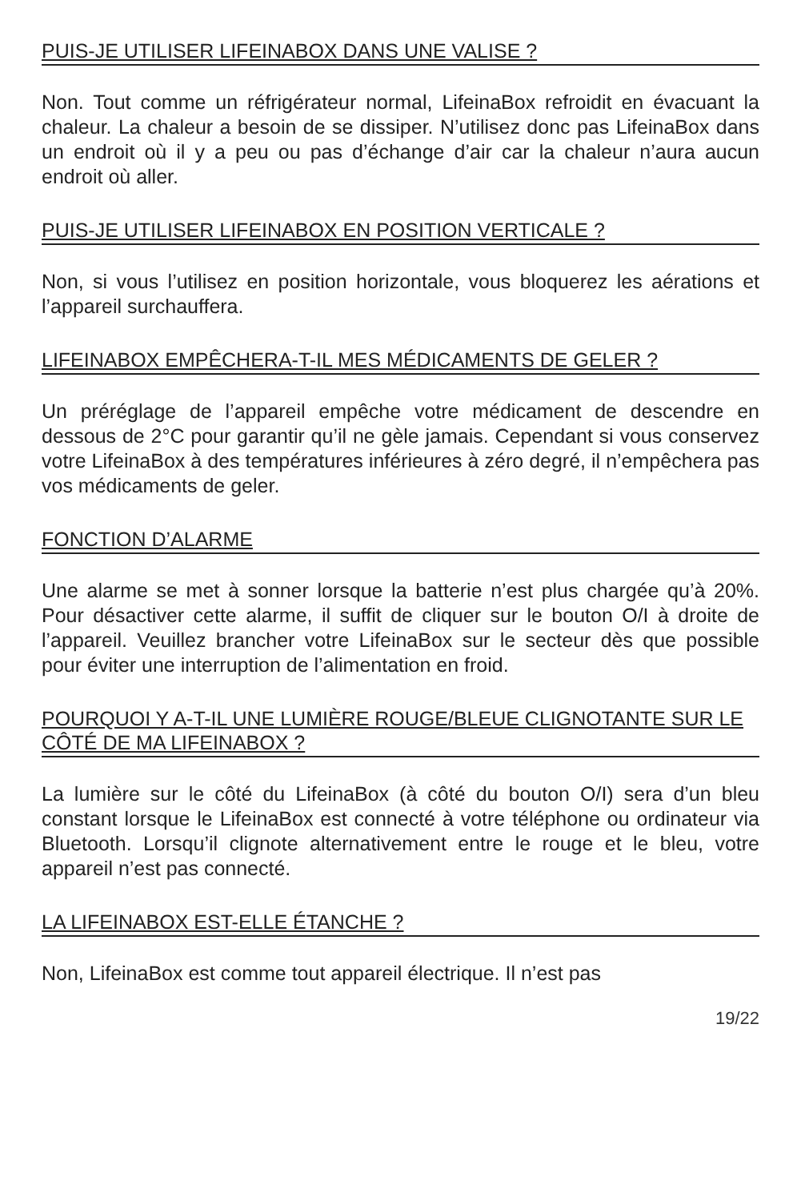PUIS-JE UTILISER LIFEINABOX DANS UNE VALISE ?
Non. Tout comme un réfrigérateur normal, LifeinaBox refroidit en évacuant la chaleur. La chaleur a besoin de se dissiper. N’utilisez donc pas LifeinaBox dans un endroit où il y a peu ou pas d’échange d’air car la chaleur n’aura aucun endroit où aller.
PUIS-JE UTILISER LIFEINABOX EN POSITION VERTICALE ?
Non, si vous l’utilisez en position horizontale, vous bloquerez les aérations et l’appareil surchauffera.
LIFEINABOX EMPÊCHERA-T-IL MES MÉDICAMENTS DE GELER ?
Un préréglage de l’appareil empêche votre médicament de descendre en dessous de 2°C pour garantir qu’il ne gèle jamais. Cependant si vous conservez votre LifeinaBox à des températures inférieures à zéro degré, il n’empêchera pas vos médicaments de geler.
FONCTION D’ALARME
Une alarme se met à sonner lorsque la batterie n’est plus chargée qu’à 20%. Pour désactiver cette alarme, il suffit de cliquer sur le bouton O/I à droite de l’appareil. Veuillez brancher votre LifeinaBox sur le secteur dès que possible pour éviter une interruption de l’alimentation en froid.
POURQUOI Y A-T-IL UNE LUMIÈRE ROUGE/BLEUE CLIGNOTANTE SUR LE CÔTÉ DE MA LIFEINABOX ?
La lumière sur le côté du LifeinaBox (à côté du bouton O/I) sera d’un bleu constant lorsque le LifeinaBox est connecté à votre téléphone ou ordinateur via Bluetooth. Lorsqu’il clignote alternativement entre le rouge et le bleu, votre appareil n’est pas connecté.
LA LIFEINABOX EST-ELLE ÉTANCHE ?
Non, LifeinaBox est comme tout appareil électrique. Il n’est pas
19/22